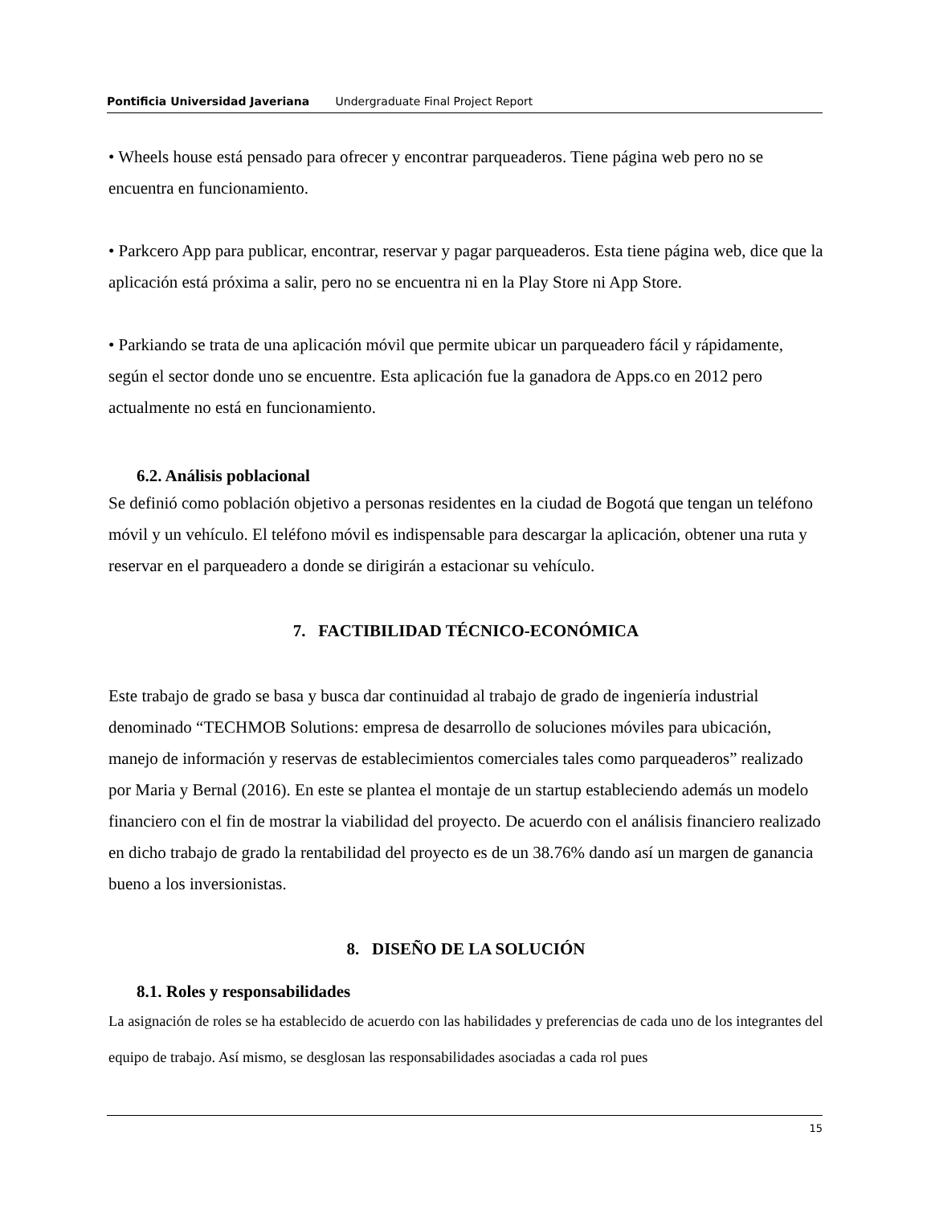Pontificia Universidad Javeriana Undergraduate Final Project Report
• Wheels house está pensado para ofrecer y encontrar parqueaderos. Tiene página web pero no se encuentra en funcionamiento.
• Parkcero App para publicar, encontrar, reservar y pagar parqueaderos. Esta tiene página web, dice que la aplicación está próxima a salir, pero no se encuentra ni en la Play Store ni App Store.
• Parkiando se trata de una aplicación móvil que permite ubicar un parqueadero fácil y rápidamente, según el sector donde uno se encuentre. Esta aplicación fue la ganadora de Apps.co en 2012 pero actualmente no está en funcionamiento.
6.2. Análisis poblacional
Se definió como población objetivo a personas residentes en la ciudad de Bogotá que tengan un teléfono móvil y un vehículo. El teléfono móvil es indispensable para descargar la aplicación, obtener una ruta y reservar en el parqueadero a donde se dirigirán a estacionar su vehículo.
7. FACTIBILIDAD TÉCNICO-ECONÓMICA
Este trabajo de grado se basa y busca dar continuidad al trabajo de grado de ingeniería industrial denominado “TECHMOB Solutions: empresa de desarrollo de soluciones móviles para ubicación, manejo de información y reservas de establecimientos comerciales tales como parqueaderos” realizado por Maria y Bernal (2016). En este se plantea el montaje de un startup estableciendo además un modelo financiero con el fin de mostrar la viabilidad del proyecto. De acuerdo con el análisis financiero realizado en dicho trabajo de grado la rentabilidad del proyecto es de un 38.76% dando así un margen de ganancia bueno a los inversionistas.
8. DISEÑO DE LA SOLUCIÓN
8.1. Roles y responsabilidades
La asignación de roles se ha establecido de acuerdo con las habilidades y preferencias de cada uno de los integrantes del equipo de trabajo. Así mismo, se desglosan las responsabilidades asociadas a cada rol pues
15